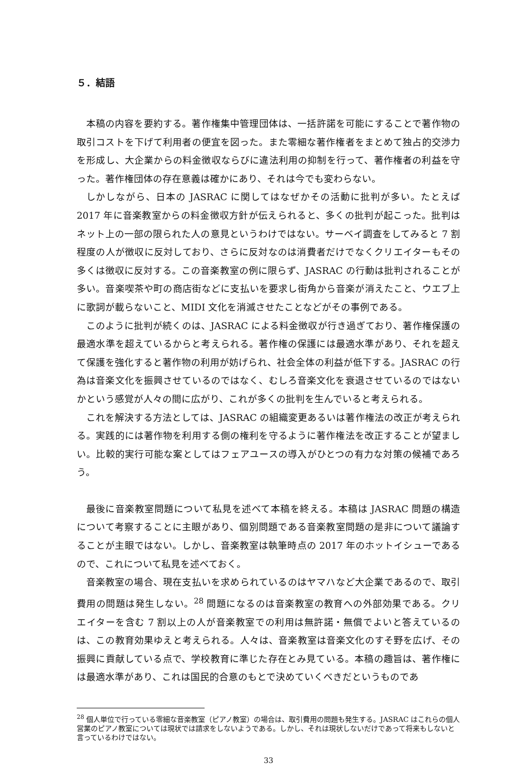５．結語
本稿の内容を要約する。著作権集中管理団体は、一括許諾を可能にすることで著作物の取引コストを下げて利用者の便宜を図った。また零細な著作権者をまとめて独占的交渉力を形成し、大企業からの料金徴収ならびに違法利用の抑制を行って、著作権者の利益を守った。著作権団体の存在意義は確かにあり、それは今でも変わらない。
しかしながら、日本の JASRAC に関してはなぜかその活動に批判が多い。たとえば 2017 年に音楽教室からの料金徴収方針が伝えられると、多くの批判が起こった。批判はネット上の一部の限られた人の意見というわけではない。サーベイ調査をしてみると 7 割程度の人が徴収に反対しており、さらに反対なのは消費者だけでなくクリエイターもその多くは徴収に反対する。この音楽教室の例に限らず、JASRAC の行動は批判されることが多い。音楽喫茶や町の商店街などに支払いを要求し街角から音楽が消えたこと、ウエブ上に歌詞が載らないこと、MIDI 文化を消滅させたことなどがその事例である。
このように批判が続くのは、JASRAC による料金徴収が行き過ぎており、著作権保護の最適水準を超えているからと考えられる。著作権の保護には最適水準があり、それを超えて保護を強化すると著作物の利用が妨げられ、社会全体の利益が低下する。JASRAC の行為は音楽文化を振興させているのではなく、むしろ音楽文化を衰退させているのではないかという感覚が人々の間に広がり、これが多くの批判を生んでいると考えられる。
これを解決する方法としては、JASRAC の組織変更あるいは著作権法の改正が考えられる。実践的には著作物を利用する側の権利を守るように著作権法を改正することが望ましい。比較的実行可能な案としてはフェアユースの導入がひとつの有力な対策の候補であろう。
最後に音楽教室問題について私見を述べて本稿を終える。本稿は JASRAC 問題の構造について考察することに主眼があり、個別問題である音楽教室問題の是非について議論することが主眼ではない。しかし、音楽教室は執筆時点の 2017 年のホットイシューであるので、これについて私見を述べておく。
音楽教室の場合、現在支払いを求められているのはヤマハなど大企業であるので、取引費用の問題は発生しない。<sup>28</sup> 問題になるのは音楽教室の教育への外部効果である。クリエイターを含む 7 割以上の人が音楽教室での利用は無許諾・無償でよいと答えているのは、この教育効果ゆえと考えられる。人々は、音楽教室は音楽文化のすそ野を広げ、その振興に貢献している点で、学校教育に準じた存在とみ見ている。本稿の趣旨は、著作権には最適水準があり、これは国民的合意のもとで決めていくべきだというものであ
<sup>28</sup> 個人単位で行っている零細な音楽教室（ピアノ教室）の場合は、取引費用の問題も発生する。JASRAC はこれらの個人営業のピアノ教室については現状では請求をしないようである。しかし、それは現状しないだけであって将来もしないと言っているわけではない。
33